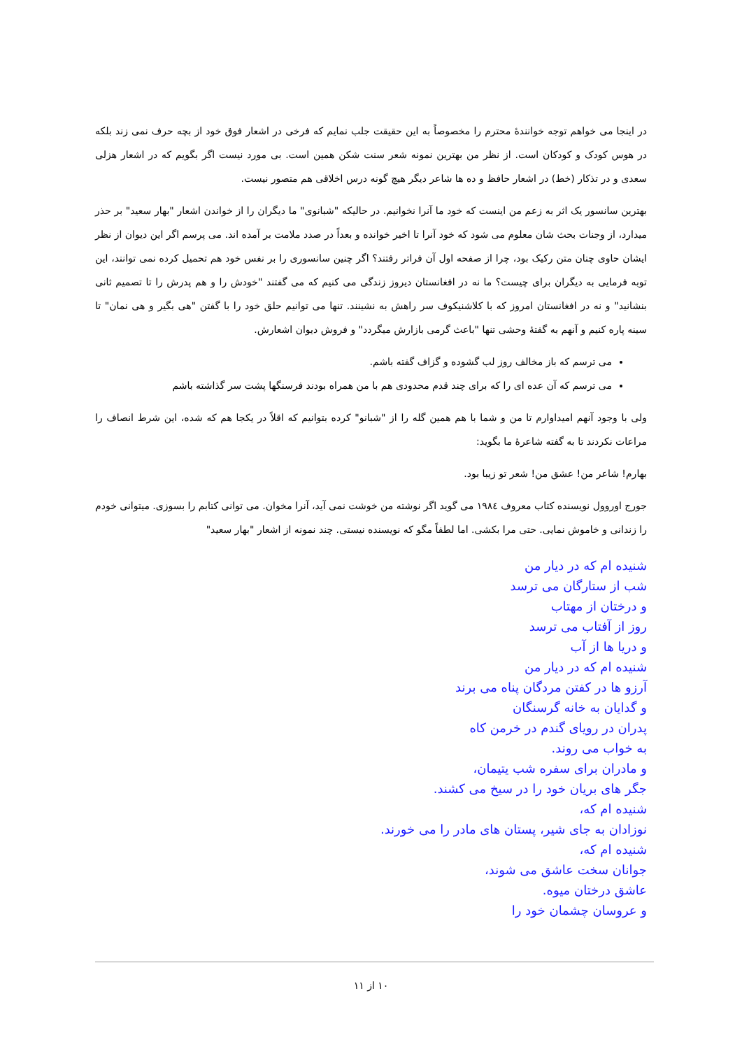در اینجا می خواهم توجه خوانندهٔ محترم را مخصوصاً به این حقیقت جلب نمایم که فرخی در اشعار فوق خود از بچه حرف نمی زند بلکه در هوس کودک و کودکان است. از نظر من بهترین نمونه شعر سنت شکن همین است. بی مورد نیست اگر بگویم که در اشعار هزلی سعدی و در تذکار (خط) در اشعار حافظ و ده ها شاعر دیگر هیچ گونه درس اخلاقی هم متصور نیست.
بهترین سانسور یک اثر به زعم من اینست که خود ما آنرا نخوانیم. در حالیکه "شبانوی" ما دیگران را از خواندن اشعار "بهار سعید" بر حذر میدارد، از وجنات بحث شان معلوم می شود که خود آنرا تا اخیر خوانده و بعداً در صدد ملامت بر آمده اند. می پرسم اگر این دیوان از نظر ایشان حاوی چنان متن رکیک بود، چرا از صفحه اول آن فراتر رفتند؟ اگر چنین سانسوری را بر نفس خود هم تحمیل کرده نمی توانند، این توبه فرمایی به دیگران برای چیست؟ ما نه در افغانستان دیروز زندگی می کنیم که می گفتند "خودش را و هم پدرش را تا تصمیم ثانی بنشانید" و نه در افغانستان امروز که با کلاشنیکوف سر راهش به نشینند. تنها می توانیم حلق خود را با گفتن "هی بگیر و هی نمان" تا سینه پاره کنیم و آنهم به گفتهٔ وحشی تنها "باعث گرمی بازارش میگردد" و فروش دیوان اشعارش.
می ترسم که باز مخالف روز لب گشوده و گزاف گفته باشم.
می ترسم که آن عده ای را که برای چند قدم محدودی هم با من همراه بودند فرسنگها پشت سر گذاشته باشم
ولی با وجود آنهم امیداوارم تا من و شما با هم همین گله را از "شبانو" کرده بتوانیم که اقلاً در یکجا هم که شده، این شرط انصاف را مراعات نکردند تا به گفته شاعرهٔ ما بگوید:
بهارم! شاعر من! عشق من! شعر تو زیبا بود.
جورج اوروول نویسنده کتاب معروف ۱۹۸٤ می گوید اگر نوشته من خوشت نمی آید، آنرا مخوان. می توانی کتابم را بسوزی. میتوانی خودم را زندانی و خاموش نمایی. حتی مرا بکشی. اما لطفاً مگو که نویسنده نیستی. چند نمونه از اشعار "بهار سعید"
شنیده ام که در دیار من
شب از ستارگان می ترسد
و درختان از مهتاب
روز از آفتاب می ترسد
و دریا ها از آب
شنیده ام که در دیار من
آرزو ها در کفتن مردگان پناه می برند
و گدایان به خانه گرسنگان
پدران در رویای گندم در خرمن کاه
به خواب می روند.
و مادران برای سفره شب یتیمان،
جگر های بریان خود را در سیخ می کشند.
شنیده ام که،
نوزادان به جای شیر، پستان های مادر را می خورند.
شنیده ام که،
جوانان سخت عاشق می شوند،
عاشق درختان میوه.
و عروسان چشمان خود را
۱۰ از ۱۱